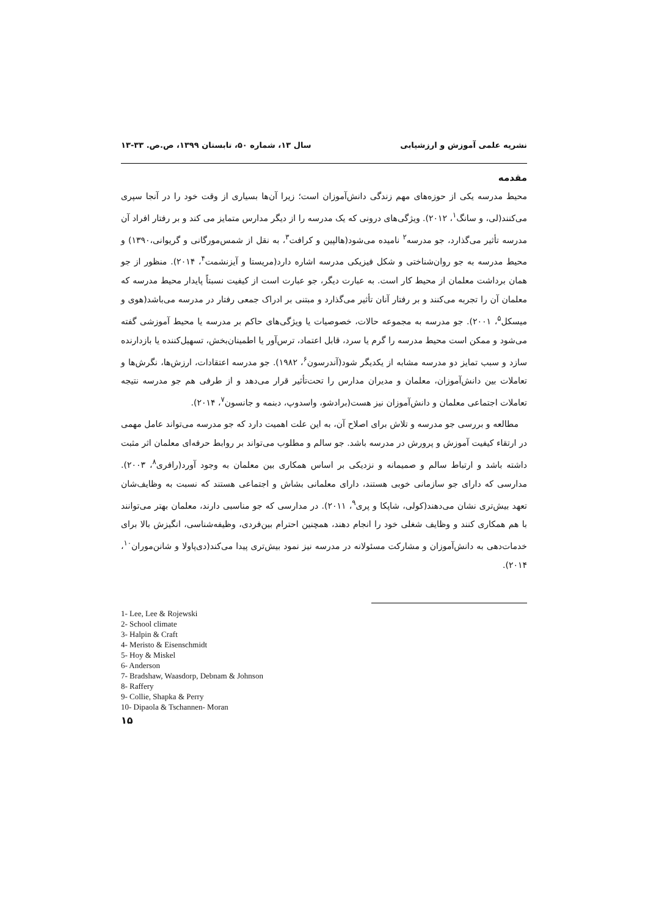نشریه علمی آموزش و ارزشیابی سال ۱۳، شماره ۵۰، تابستان ۱۳۹۹، ص.ص. ۳۳-۱۳
مقدمه
محیط مدرسه یکی از حوزه‌های مهم زندگی دانش‌آموزان است؛ زیرا آن‌ها بسیاری از وقت خود را در آنجا سپری می‌کنند(لی، و سانگ<sup>۱</sup>، ۲۰۱۲). ویژگی‌های درونی که یک مدرسه را از دیگر مدارس متمایز می کند و بر رفتار افراد آن مدرسه تأثیر می‌گذارد، جو مدرسه<sup>۲</sup> نامیده می‌شود(هالپین و کرافت<sup>۳</sup>، به نقل از شمس‌مورگانی و گریوانی،۱۳۹۰) و محیط مدرسه به جو روان‌شناختی و شکل فیزیکی مدرسه اشاره دارد(مریستا و آیزنشمت<sup>۴</sup>، ۲۰۱۴). منظور از جو همان برداشت معلمان از محیط کار است. به عبارت دیگر، جو عبارت است از کیفیت نسبتاً پایدار محیط مدرسه که معلمان آن را تجربه می‌کنند و بر رفتار آنان تأثیر می‌گذارد و مبتنی بر ادراک جمعی رفتار در مدرسه می‌باشد(هوی و میسکل<sup>۵</sup>، ۲۰۰۱). جو مدرسه به مجموعه حالات، خصوصیات یا ویژگی‌های حاکم بر مدرسه یا محیط آموزشی گفته می‌شود و ممکن است محیط مدرسه را گرم یا سرد، قابل اعتماد، ترس‌آور یا اطمینان‌بخش، تسهیل‌کننده یا بازدارنده سازد و سبب تمایز دو مدرسه مشابه از یکدیگر شود(آندرسون<sup>۶</sup>، ۱۹۸۲). جو مدرسه اعتقادات، ارزش‌ها، نگرش‌ها و تعاملات بین دانش‌آموزان، معلمان و مدیران مدارس را تحت‌تأثیر قرار می‌دهد و از طرفی هم جو مدرسه نتیجه تعاملات اجتماعی معلمان و دانش‌آموزان نیز هست(برادشو، واسدوپ، دبنمه و جانسون<sup>۷</sup>، ۲۰۱۴).
مطالعه و بررسی جو مدرسه و تلاش برای اصلاح آن، به این علت اهمیت دارد که جو مدرسه می‌تواند عامل مهمی در ارتقاء کیفیت آموزش و پرورش در مدرسه باشد. جو سالم و مطلوب می‌تواند بر روابط حرفه‌ای معلمان اثر مثبت داشته باشد و ارتباط سالم و صمیمانه و نزدیکی بر اساس همکاری بین معلمان به وجود آورد(رافری<sup>۸</sup>، ۲۰۰۳). مدارسی که دارای جو سازمانی خوبی هستند، دارای معلمانی بشاش و اجتماعی هستند که نسبت به وظایف‌شان تعهد بیش‌تری نشان می‌دهند(کولی، شاپکا و پری<sup>۹</sup>، ۲۰۱۱). در مدارسی که جو مناسبی دارند، معلمان بهتر می‌توانند با هم همکاری کنند و وظایف شغلی خود را انجام دهند، همچنین احترام بین‌فردی، وظیفه‌شناسی، انگیزش بالا برای خدمات‌دهی به دانش‌آموزان و مشارکت مسئولانه در مدرسه نیز نمود بیش‌تری پیدا می‌کند(دی‌پاولا و شانن‌موران<sup>۱۰</sup>، ۲۰۱۴).
1- Lee, Lee & Rojewski
2- School climate
3- Halpin & Craft
4- Meristo & Eisenschmidt
5- Hoy & Miskel
6- Anderson
7- Bradshaw, Waasdorp, Debnam & Johnson
8- Raffery
9- Collie, Shapka & Perry
10- Dipaola & Tschannen- Moran
۱۵